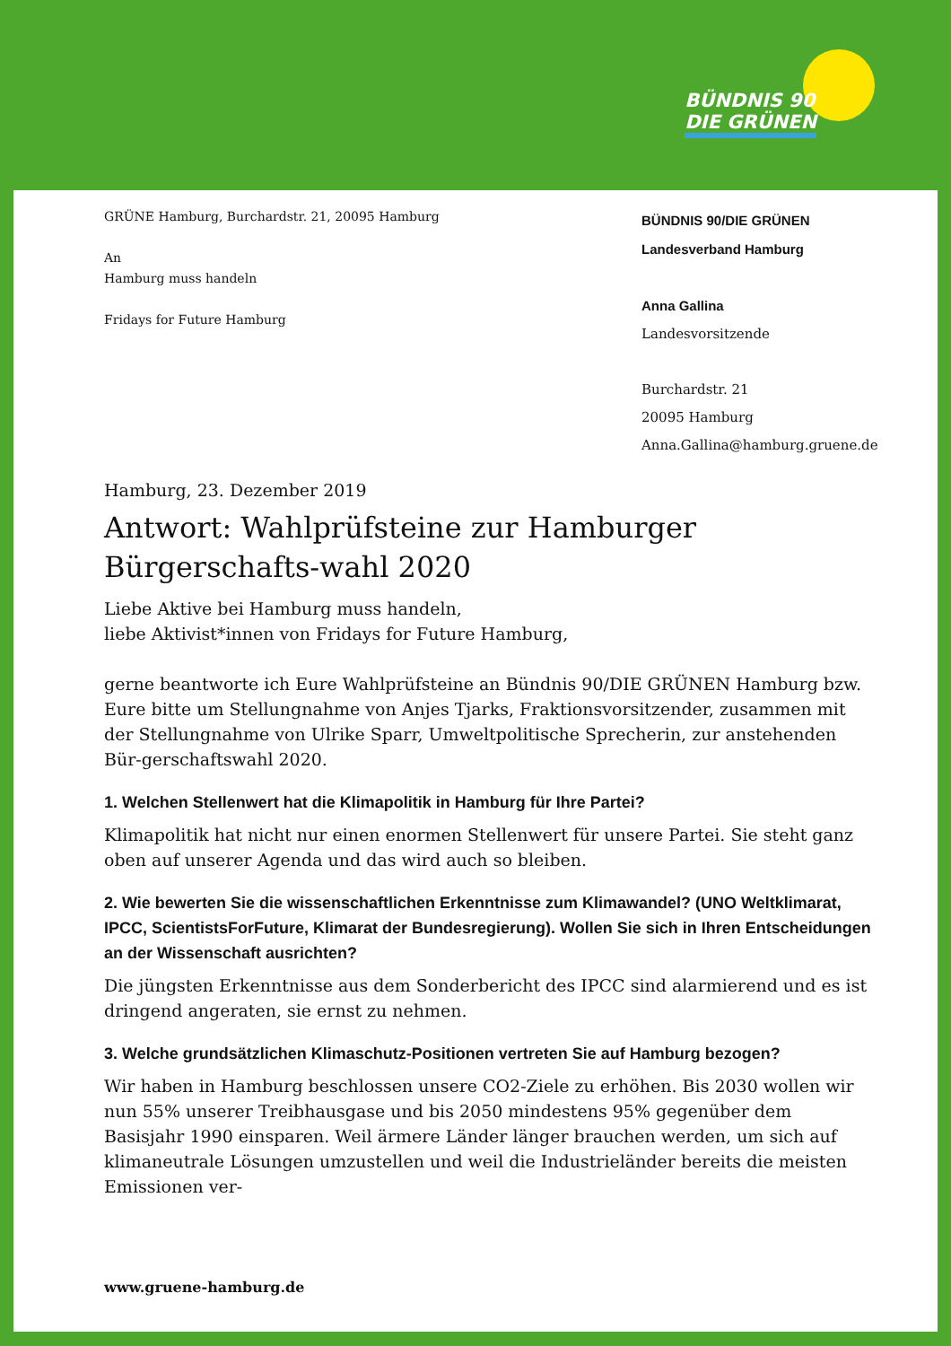BÜNDNIS 90
DIE GRÜNEN
GRÜNE Hamburg, Burchardstr. 21, 20095 Hamburg
An
Hamburg muss handeln
Fridays for Future Hamburg
BÜNDNIS 90/DIE GRÜNEN
Landesverband Hamburg
Anna Gallina
Landesvorsitzende
Burchardstr. 21
20095 Hamburg
Anna.Gallina@hamburg.gruene.de
Hamburg, 23. Dezember 2019
Antwort: Wahlprüfsteine zur Hamburger Bürgerschafts-wahl 2020
Liebe Aktive bei Hamburg muss handeln,
liebe Aktivist*innen von Fridays for Future Hamburg,
gerne beantworte ich Eure Wahlprüfsteine an Bündnis 90/DIE GRÜNEN Hamburg bzw. Eure bitte um Stellungnahme von Anjes Tjarks, Fraktionsvorsitzender, zusammen mit der Stellungnahme von Ulrike Sparr, Umweltpolitische Sprecherin, zur anstehenden Bür-gerschaftswahl 2020.
1. Welchen Stellenwert hat die Klimapolitik in Hamburg für Ihre Partei?
Klimapolitik hat nicht nur einen enormen Stellenwert für unsere Partei. Sie steht ganz oben auf unserer Agenda und das wird auch so bleiben.
2. Wie bewerten Sie die wissenschaftlichen Erkenntnisse zum Klimawandel? (UNO Weltklimarat, IPCC, ScientistsForFuture, Klimarat der Bundesregierung). Wollen Sie sich in Ihren Entscheidungen an der Wissenschaft ausrichten?
Die jüngsten Erkenntnisse aus dem Sonderbericht des IPCC sind alarmierend und es ist dringend angeraten, sie ernst zu nehmen.
3. Welche grundsätzlichen Klimaschutz-Positionen vertreten Sie auf Hamburg bezogen?
Wir haben in Hamburg beschlossen unsere CO2-Ziele zu erhöhen. Bis 2030 wollen wir nun 55% unserer Treibhausgase und bis 2050 mindestens 95% gegenüber dem Basisjahr 1990 einsparen. Weil ärmere Länder länger brauchen werden, um sich auf klimaneutrale Lösungen umzustellen und weil die Industrieländer bereits die meisten Emissionen ver-
www.gruene-hamburg.de